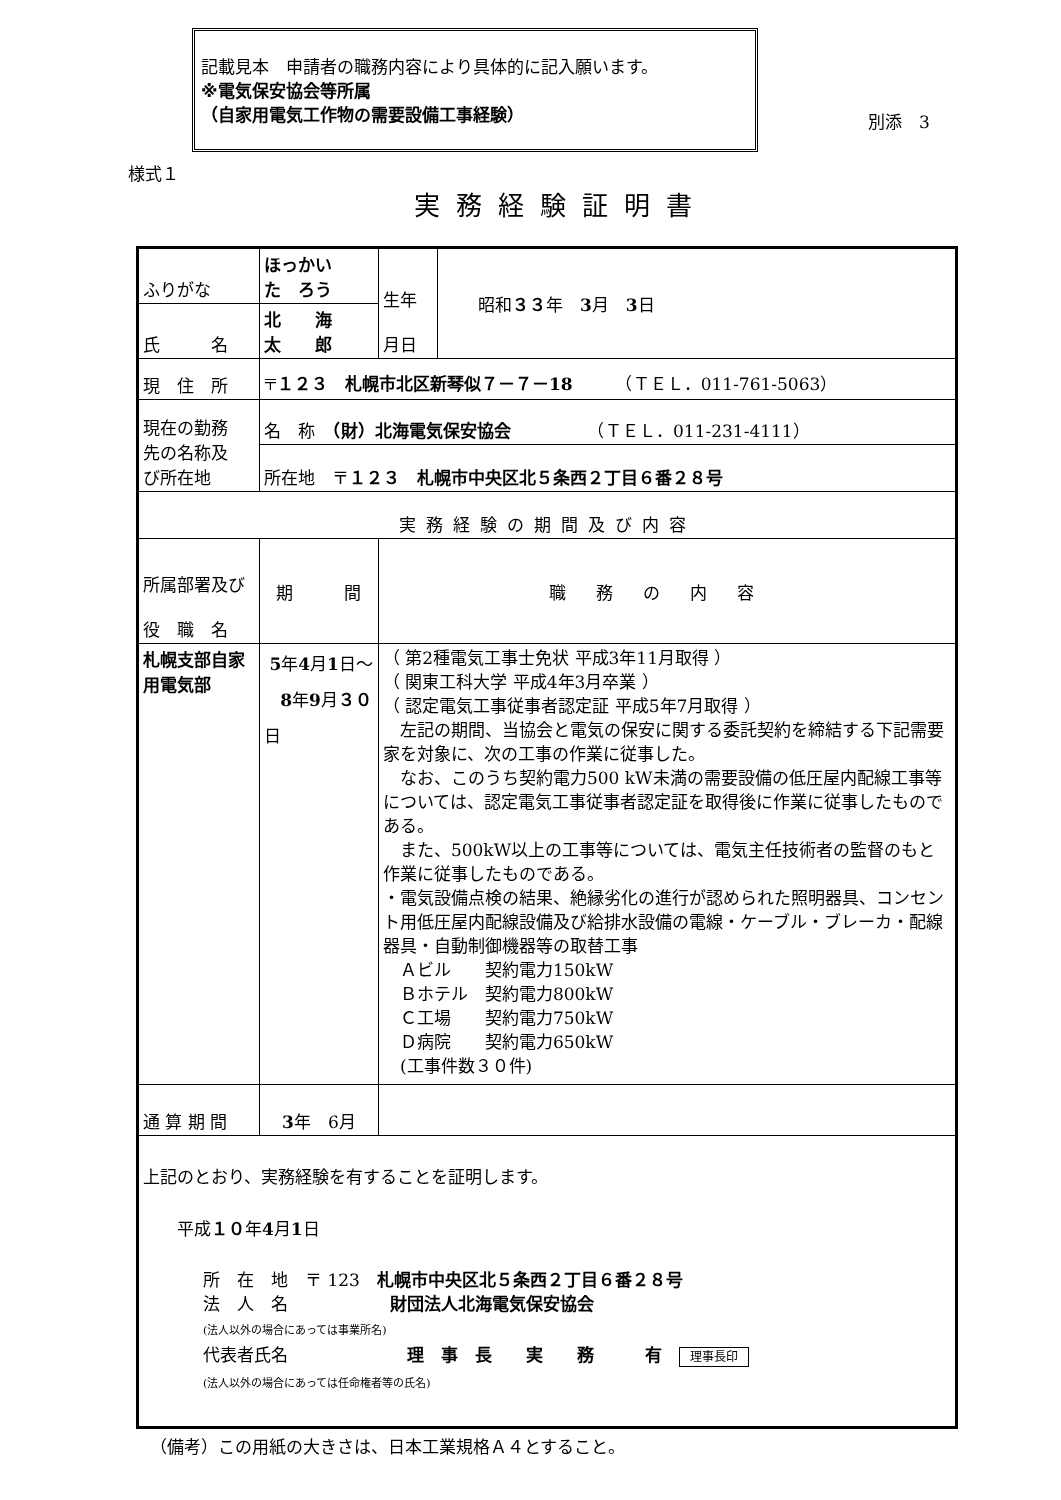記載見本　申請者の職務内容により具体的に記入願います。
※電気保安協会等所属
（自家用電気工作物の需要設備工事経験）
別添　3
様式１
実務経験証明書
| ふりがな | ほっかい た ろう | 生年 月日 | 昭和 ３３ 年 3 月 3 日 |
| 氏 名 | 北 海 太 郎 | | |
| 現 住 所 | 〒 １２３ 札幌市北区新琴似７－７－18 （ＴＥＬ．011-761-5063） | | |
| 現在の勤務 先の名称及 び所在地 | 名 称 （財）北海電気保安協会 （ＴＥＬ．011-231-4111） | | |
| | 所在地 〒 １２３ 札幌市中央区北５条西２丁目６番２８号 | | |
| 実務経験の期間及び内容 | | | |
| 所属部署及び 役 職 名 | 期 間 | 職務の内容 | |
| 札幌支部自家 用電気部 | 5 年 4 月 1 日～ 8 年 9 月 ３０ 日 | （ 第2種電気工事士免状 平成3年11月取得 ） （ 関東工科大学 平成4年3月卒業 ） （ 認定電気工事従事者認定証 平成5年7月取得 ） 左記の期間、当協会と電気の保安に関する委託契約を締結する下記需要家を対象に、次の工事の作業に従事した。 なお、このうち契約電力500 kW未満の需要設備の低圧屋内配線工事等については、認定電気工事従事者認定証を取得後に作業に従事したものである。 また、500kW以上の工事等については、電気主任技術者の監督のもと作業に従事したものである。 ・電気設備点検の結果、絶縁劣化の進行が認められた照明器具、コンセント用低圧屋内配線設備及び給排水設備の電線・ケーブル・ブレーカ・配線器具・自動制御機器等の取替工事 Ａビル 契約電力150kW Ｂホテル 契約電力800kW Ｃ工場 契約電力750kW Ｄ病院 契約電力650kW (工事件数３０件) | |
| 通 算 期 間 | 3 年 6月 | | |
| 上記のとおり、実務経験を有することを証明します。 平成 １０ 年 4 月 1 日 所 在 地 〒 123 札幌市中央区北５条西２丁目６番２８号 法 人 名 財団法人北海電気保安協会 (法人以外の場合にあっては事業所名) 代表者氏名 理 事 長 実 務 有 理事長印 (法人以外の場合にあっては任命権者等の氏名) | | | |
（備考）この用紙の大きさは、日本工業規格Ａ４とすること。